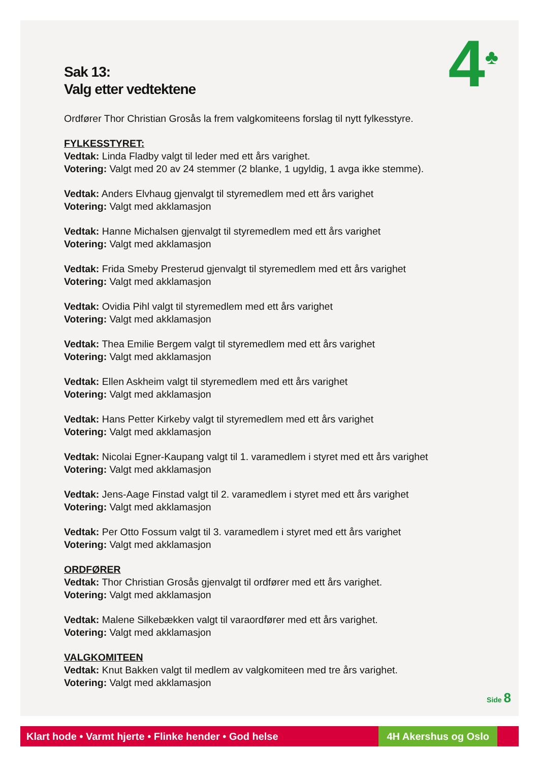4<sup>♣</sup>
Sak 13:
Valg etter vedtektene
Ordfører Thor Christian Grosås la frem valgkomiteens forslag til nytt fylkesstyre.
FYLKESSTYRET:
Vedtak: Linda Fladby valgt til leder med ett års varighet.
Votering: Valgt med 20 av 24 stemmer (2 blanke, 1 ugyldig, 1 avga ikke stemme).
Vedtak: Anders Elvhaug gjenvalgt til styremedlem med ett års varighet
Votering: Valgt med akklamasjon
Vedtak: Hanne Michalsen gjenvalgt til styremedlem med ett års varighet
Votering: Valgt med akklamasjon
Vedtak: Frida Smeby Presterud gjenvalgt til styremedlem med ett års varighet
Votering: Valgt med akklamasjon
Vedtak: Ovidia Pihl valgt til styremedlem med ett års varighet
Votering: Valgt med akklamasjon
Vedtak: Thea Emilie Bergem valgt til styremedlem med ett års varighet
Votering: Valgt med akklamasjon
Vedtak: Ellen Askheim valgt til styremedlem med ett års varighet
Votering: Valgt med akklamasjon
Vedtak: Hans Petter Kirkeby valgt til styremedlem med ett års varighet
Votering: Valgt med akklamasjon
Vedtak: Nicolai Egner-Kaupang valgt til 1. varamedlem i styret med ett års varighet
Votering: Valgt med akklamasjon
Vedtak: Jens-Aage Finstad valgt til 2. varamedlem i styret med ett års varighet
Votering: Valgt med akklamasjon
Vedtak: Per Otto Fossum valgt til 3. varamedlem i styret med ett års varighet
Votering: Valgt med akklamasjon
ORDFØRER
Vedtak: Thor Christian Grosås gjenvalgt til ordfører med ett års varighet.
Votering: Valgt med akklamasjon
Vedtak: Malene Silkebækken valgt til varaordfører med ett års varighet.
Votering: Valgt med akklamasjon
VALGKOMITEEN
Vedtak: Knut Bakken valgt til medlem av valgkomiteen med tre års varighet.
Votering: Valgt med akklamasjon
Side 8
Klart hode • Varmt hjerte • Flinke hender • God helse 4H Akershus og Oslo